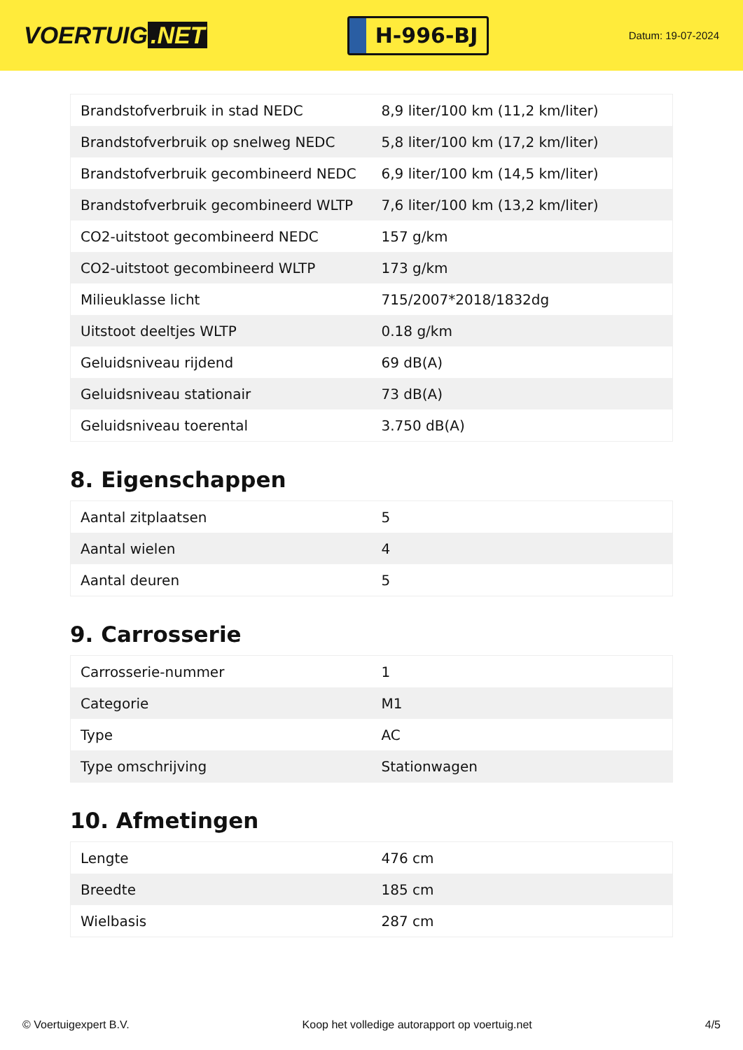VOERTUIG.NET
H-996-BJ
Datum: 19-07-2024
| Brandstofverbruik in stad NEDC | 8,9 liter/100 km (11,2 km/liter) |
| Brandstofverbruik op snelweg NEDC | 5,8 liter/100 km (17,2 km/liter) |
| Brandstofverbruik gecombineerd NEDC | 6,9 liter/100 km (14,5 km/liter) |
| Brandstofverbruik gecombineerd WLTP | 7,6 liter/100 km (13,2 km/liter) |
| CO2-uitstoot gecombineerd NEDC | 157 g/km |
| CO2-uitstoot gecombineerd WLTP | 173 g/km |
| Milieuklasse licht | 715/2007*2018/1832dg |
| Uitstoot deeltjes WLTP | 0.18 g/km |
| Geluidsniveau rijdend | 69 dB(A) |
| Geluidsniveau stationair | 73 dB(A) |
| Geluidsniveau toerental | 3.750 dB(A) |
8. Eigenschappen
| Aantal zitplaatsen | 5 |
| Aantal wielen | 4 |
| Aantal deuren | 5 |
9. Carrosserie
| Carrosserie-nummer | 1 |
| Categorie | M1 |
| Type | AC |
| Type omschrijving | Stationwagen |
10. Afmetingen
| Lengte | 476 cm |
| Breedte | 185 cm |
| Wielbasis | 287 cm |
© Voertuigexpert B.V. Koop het volledige autorapport op voertuig.net 4/5